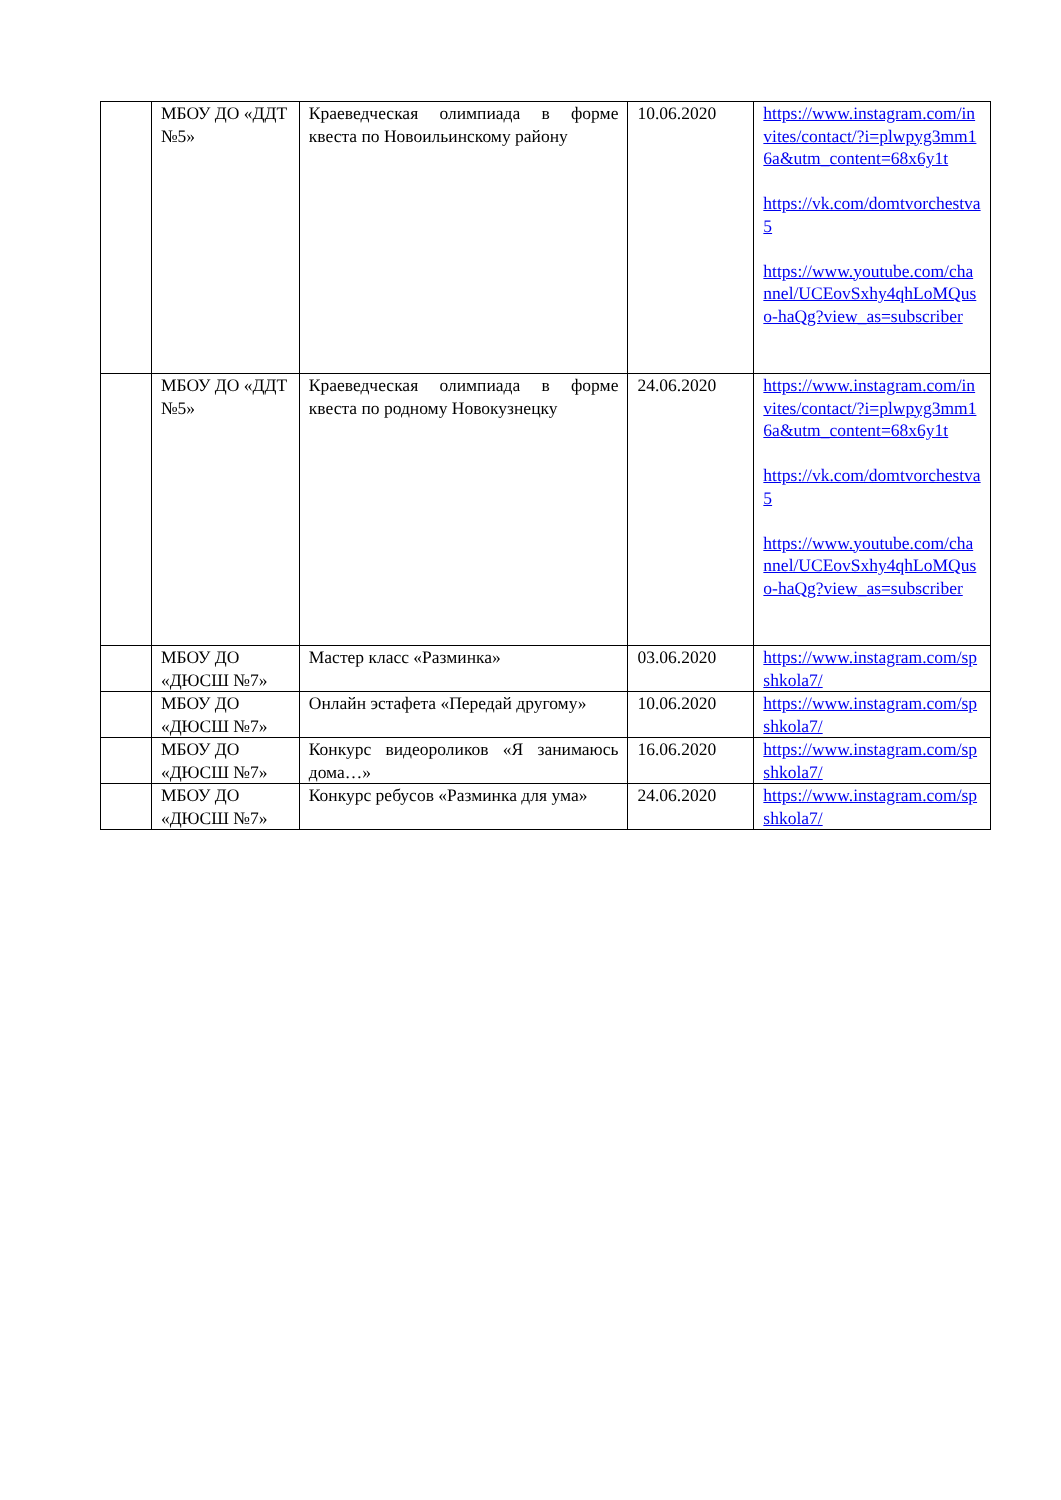| | МБОУ ДО «ДДТ №5» | Краеведческая олимпиада в форме квеста по Новоильинскому району | 10.06.2020 | https://www.instagram.com/invites/contact/?i=plwpyg3mm16a&utm_content=68x6y1t https://vk.com/domtvorchestva5 https://www.youtube.com/channel/UCEovSxhy4qhLoMQuso-haQg?view_as=subscriber |
| | МБОУ ДО «ДДТ №5» | Краеведческая олимпиада в форме квеста по родному Новокузнецку | 24.06.2020 | https://www.instagram.com/invites/contact/?i=plwpyg3mm16a&utm_content=68x6y1t https://vk.com/domtvorchestva5 https://www.youtube.com/channel/UCEovSxhy4qhLoMQuso-haQg?view_as=subscriber |
| | МБОУ ДО «ДЮСШ №7» | Мастер класс «Разминка» | 03.06.2020 | https://www.instagram.com/spshkola7/ |
| | МБОУ ДО «ДЮСШ №7» | Онлайн эстафета «Передай другому» | 10.06.2020 | https://www.instagram.com/spshkola7/ |
| | МБОУ ДО «ДЮСШ №7» | Конкурс видеороликов «Я занимаюсь дома…» | 16.06.2020 | https://www.instagram.com/spshkola7/ |
| | МБОУ ДО «ДЮСШ №7» | Конкурс ребусов «Разминка для ума» | 24.06.2020 | https://www.instagram.com/spshkola7/ |